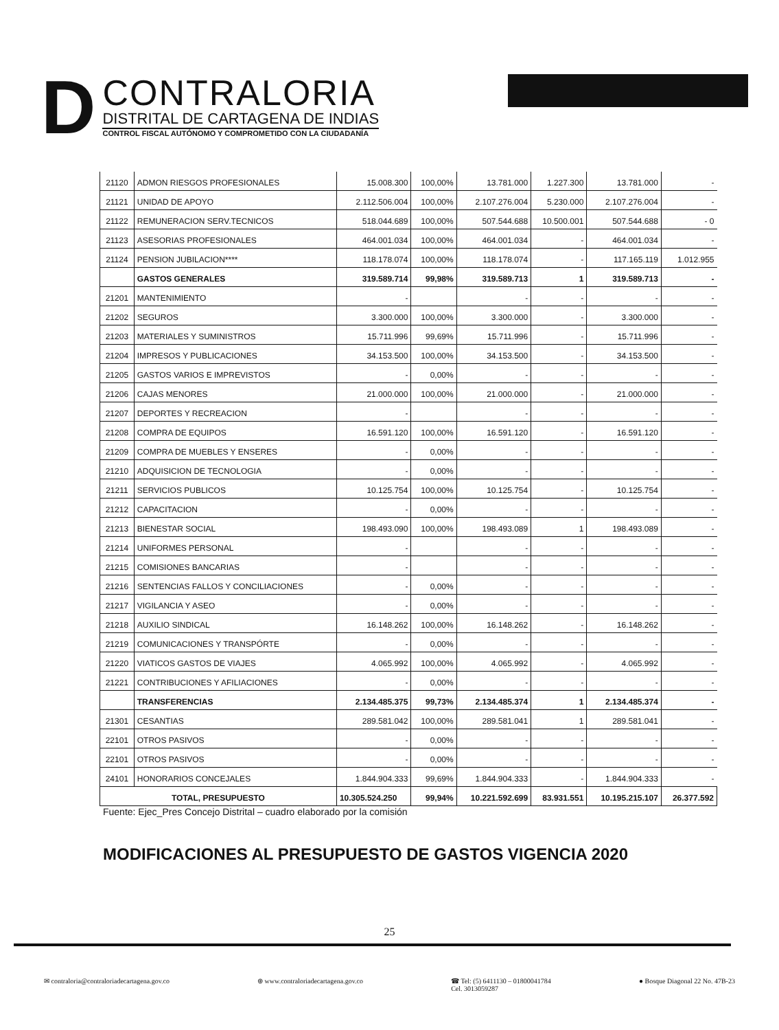D
CONTRALORIA
DISTRITAL DE CARTAGENA DE INDIAS
CONTROL FISCAL AUTÓNOMO Y COMPROMETIDO CON LA CIUDADANÍA
| 21120 | ADMON RIESGOS PROFESIONALES | 15.008.300 | 100,00% | 13.781.000 | 1.227.300 | 13.781.000 | - |
| 21121 | UNIDAD DE APOYO | 2.112.506.004 | 100,00% | 2.107.276.004 | 5.230.000 | 2.107.276.004 | - |
| 21122 | REMUNERACION SERV.TECNICOS | 518.044.689 | 100,00% | 507.544.688 | 10.500.001 | 507.544.688 | - 0 |
| 21123 | ASESORIAS PROFESIONALES | 464.001.034 | 100,00% | 464.001.034 | - | 464.001.034 | - |
| 21124 | PENSION JUBILACION**** | 118.178.074 | 100,00% | 118.178.074 | - | 117.165.119 | 1.012.955 |
| | GASTOS GENERALES | 319.589.714 | 99,98% | 319.589.713 | 1 | 319.589.713 | - |
| 21201 | MANTENIMIENTO | - | | - | - | - | - |
| 21202 | SEGUROS | 3.300.000 | 100,00% | 3.300.000 | - | 3.300.000 | - |
| 21203 | MATERIALES Y SUMINISTROS | 15.711.996 | 99,69% | 15.711.996 | - | 15.711.996 | - |
| 21204 | IMPRESOS Y PUBLICACIONES | 34.153.500 | 100,00% | 34.153.500 | - | 34.153.500 | - |
| 21205 | GASTOS VARIOS E IMPREVISTOS | - | 0,00% | - | - | - | - |
| 21206 | CAJAS MENORES | 21.000.000 | 100,00% | 21.000.000 | - | 21.000.000 | - |
| 21207 | DEPORTES Y RECREACION | - | | - | - | - | - |
| 21208 | COMPRA DE EQUIPOS | 16.591.120 | 100,00% | 16.591.120 | - | 16.591.120 | - |
| 21209 | COMPRA DE MUEBLES Y ENSERES | - | 0,00% | - | - | - | - |
| 21210 | ADQUISICION DE TECNOLOGIA | - | 0,00% | - | - | - | - |
| 21211 | SERVICIOS PUBLICOS | 10.125.754 | 100,00% | 10.125.754 | - | 10.125.754 | - |
| 21212 | CAPACITACION | - | 0,00% | - | - | - | - |
| 21213 | BIENESTAR SOCIAL | 198.493.090 | 100,00% | 198.493.089 | 1 | 198.493.089 | - |
| 21214 | UNIFORMES PERSONAL | - | | - | - | - | - |
| 21215 | COMISIONES BANCARIAS | - | | - | - | - | - |
| 21216 | SENTENCIAS FALLOS Y CONCILIACIONES | - | 0,00% | - | - | - | - |
| 21217 | VIGILANCIA Y ASEO | - | 0,00% | - | - | - | - |
| 21218 | AUXILIO SINDICAL | 16.148.262 | 100,00% | 16.148.262 | - | 16.148.262 | - |
| 21219 | COMUNICACIONES Y TRANSPÓRTE | - | 0,00% | - | - | - | - |
| 21220 | VIATICOS GASTOS DE VIAJES | 4.065.992 | 100,00% | 4.065.992 | - | 4.065.992 | - |
| 21221 | CONTRIBUCIONES Y AFILIACIONES | - | 0,00% | - | - | - | - |
| | TRANSFERENCIAS | 2.134.485.375 | 99,73% | 2.134.485.374 | 1 | 2.134.485.374 | - |
| 21301 | CESANTIAS | 289.581.042 | 100,00% | 289.581.041 | 1 | 289.581.041 | - |
| 22101 | OTROS PASIVOS | - | 0,00% | - | - | - | - |
| 22101 | OTROS PASIVOS | - | 0,00% | - | - | - | - |
| 24101 | HONORARIOS CONCEJALES | 1.844.904.333 | 99,69% | 1.844.904.333 | - | 1.844.904.333 | - |
| TOTAL, PRESUPUESTO | | 10.305.524.250 | 99,94% | 10.221.592.699 | 83.931.551 | 10.195.215.107 | 26.377.592 |
Fuente: Ejec_Pres Concejo Distrital – cuadro elaborado por la comisión
MODIFICACIONES AL PRESUPUESTO DE GASTOS VIGENCIA 2020
25
✉ contraloria@contraloriadecartagena.gov.co ⊕ www.contraloriadecartagena.gov.co ☎ Tel: (5) 6411130 – 01800041784
Cel. 3013059287 ● Bosque Diagonal 22 No. 47B-23